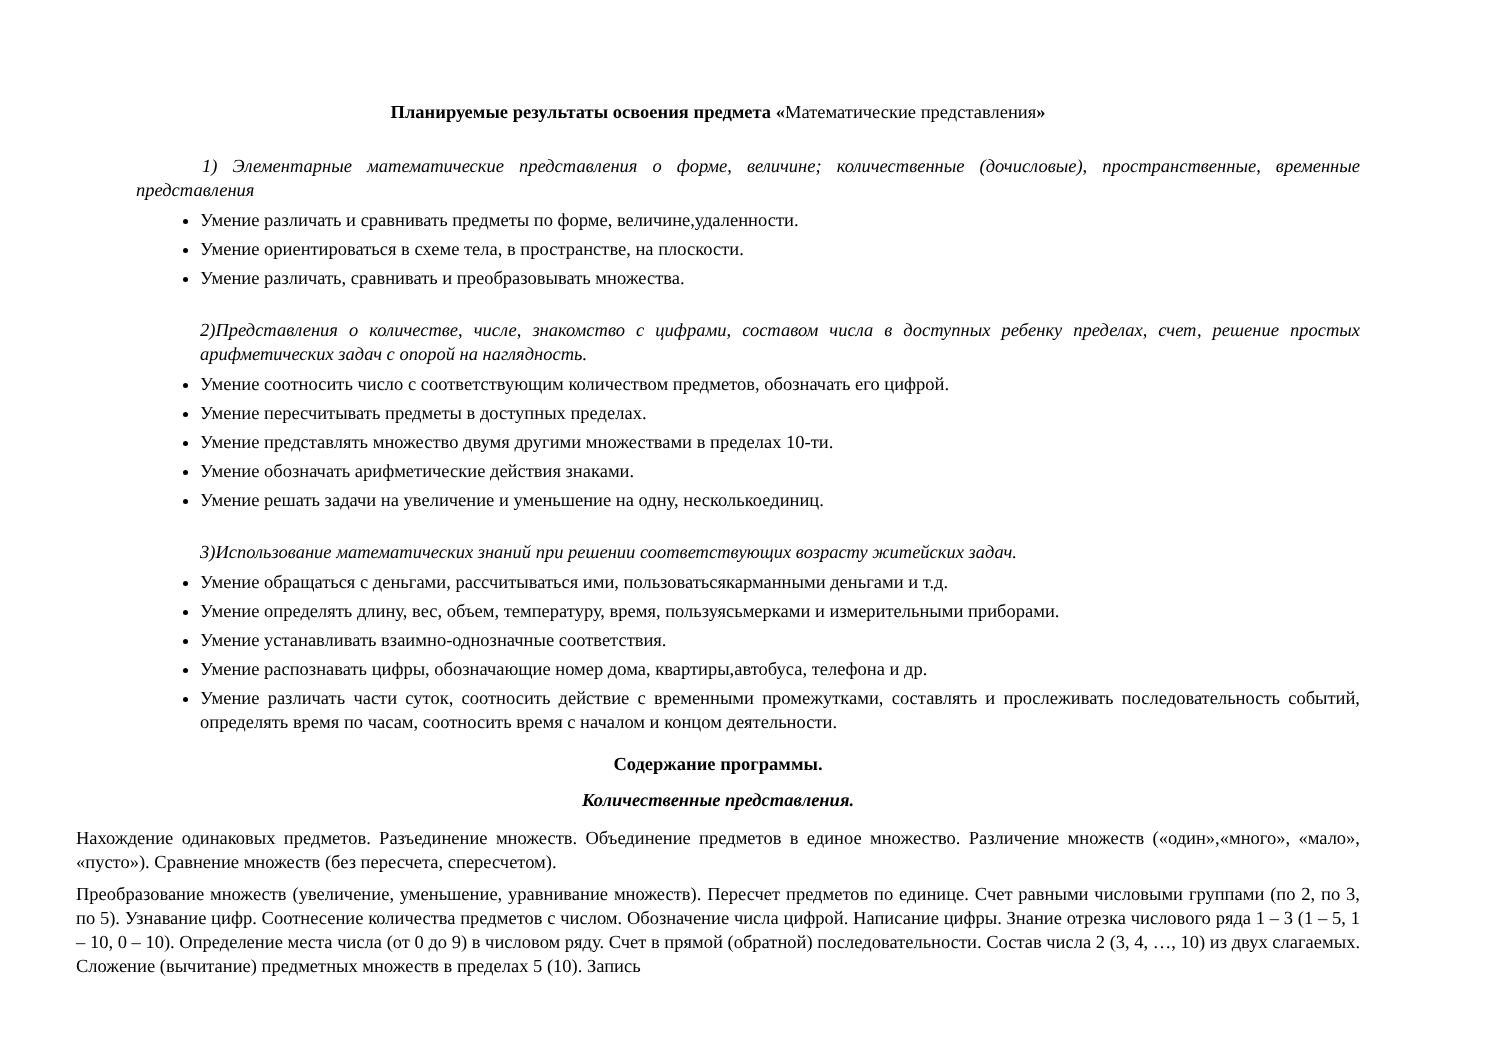Планируемые результаты освоения предмета «Математические представления»
1) Элементарные математические представления о форме, величине; количественные (дочисловые), пространственные, временные представления
Умение различать и сравнивать предметы по форме, величине,удаленности.
Умение ориентироваться в схеме тела, в пространстве, на плоскости.
Умение различать, сравнивать и преобразовывать множества.
2)Представления о количестве, числе, знакомство с цифрами, составом числа в доступных ребенку пределах, счет, решение простых арифметических задач с опорой на наглядность.
Умение соотносить число с соответствующим количеством предметов, обозначать его цифрой.
Умение пересчитывать предметы в доступных пределах.
Умение представлять множество двумя другими множествами в пределах 10-ти.
Умение обозначать арифметические действия знаками.
Умение решать задачи на увеличение и уменьшение на одну, несколькоединиц.
3)Использование математических знаний при решении соответствующих возрасту житейских задач.
Умение обращаться с деньгами, рассчитываться ими, пользоватьсякарманными деньгами и т.д.
Умение определять длину, вес, объем, температуру, время, пользуясьмерками и измерительными приборами.
Умение устанавливать взаимно-однозначные соответствия.
Умение распознавать цифры, обозначающие номер дома, квартиры,автобуса, телефона и др.
Умение различать части суток, соотносить действие с временными промежутками, составлять и прослеживать последовательность событий, определять время по часам, соотносить время с началом и концом деятельности.
Содержание программы.
Количественные представления.
Нахождение одинаковых предметов. Разъединение множеств. Объединение предметов в единое множество. Различение множеств («один»,«много», «мало», «пусто»). Сравнение множеств (без пересчета, спересчетом).
Преобразование множеств (увеличение, уменьшение, уравнивание множеств). Пересчет предметов по единице. Счет равными числовыми группами (по 2, по 3, по 5). Узнавание цифр. Соотнесение количества предметов с числом. Обозначение числа цифрой. Написание цифры. Знание отрезка числового ряда 1 – 3 (1 – 5, 1 – 10, 0 – 10). Определение места числа (от 0 до 9) в числовом ряду. Счет в прямой (обратной) последовательности. Состав числа 2 (3, 4, …, 10) из двух слагаемых. Сложение (вычитание) предметных множеств в пределах 5 (10). Запись